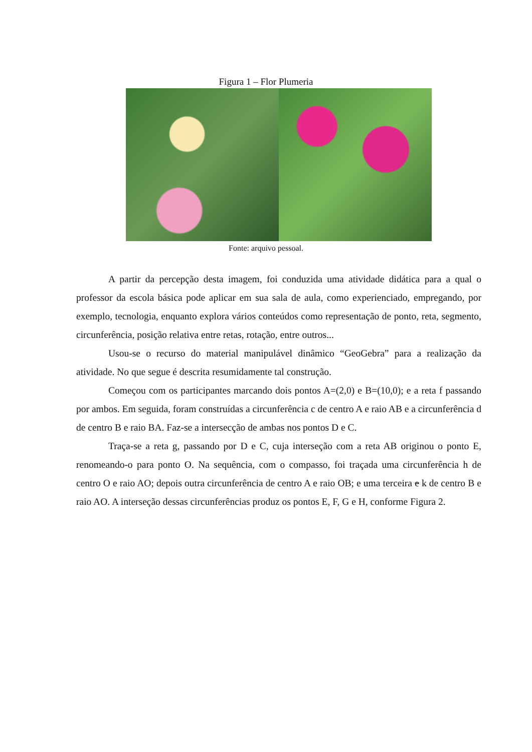Figura 1 – Flor Plumeria
Fonte: arquivo pessoal.
A partir da percepção desta imagem, foi conduzida uma atividade didática para a qual o professor da escola básica pode aplicar em sua sala de aula, como experienciado, empregando, por exemplo, tecnologia, enquanto explora vários conteúdos como representação de ponto, reta, segmento, circunferência, posição relativa entre retas, rotação, entre outros...
Usou-se o recurso do material manipulável dinâmico “GeoGebra” para a realização da atividade. No que segue é descrita resumidamente tal construção.
Começou com os participantes marcando dois pontos A=(2,0) e B=(10,0); e a reta f passando por ambos. Em seguida, foram construídas a circunferência c de centro A e raio AB e a circunferência d de centro B e raio BA. Faz-se a intersecção de ambas nos pontos D e C.
Traça-se a reta g, passando por D e C, cuja interseção com a reta AB originou o ponto E, renomeando-o para ponto O. Na sequência, com o compasso, foi traçada uma circunferência h de centro O e raio AO; depois outra circunferência de centro A e raio OB; e uma terceira e k de centro B e raio AO. A interseção dessas circunferências produz os pontos E, F, G e H, conforme Figura 2.